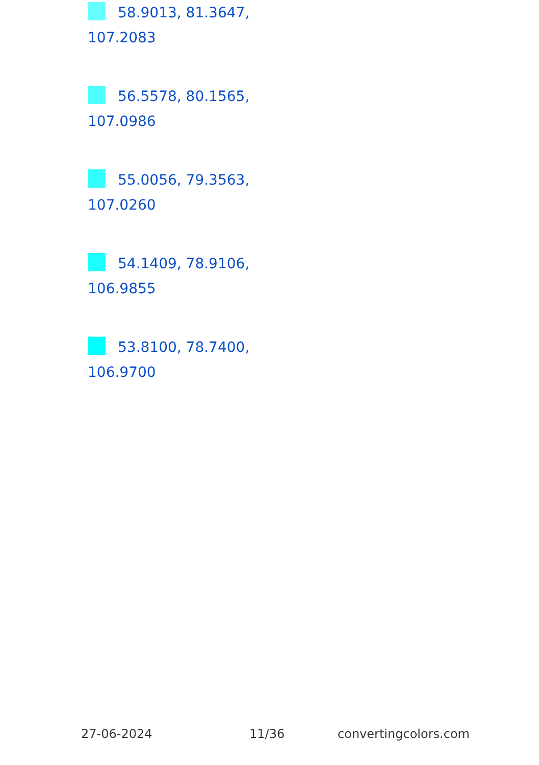58.9013, 81.3647, 107.2083
56.5578, 80.1565, 107.0986
55.0056, 79.3563, 107.0260
54.1409, 78.9106, 106.9855
53.8100, 78.7400, 106.9700
27-06-2024 11/36 convertingcolors.com